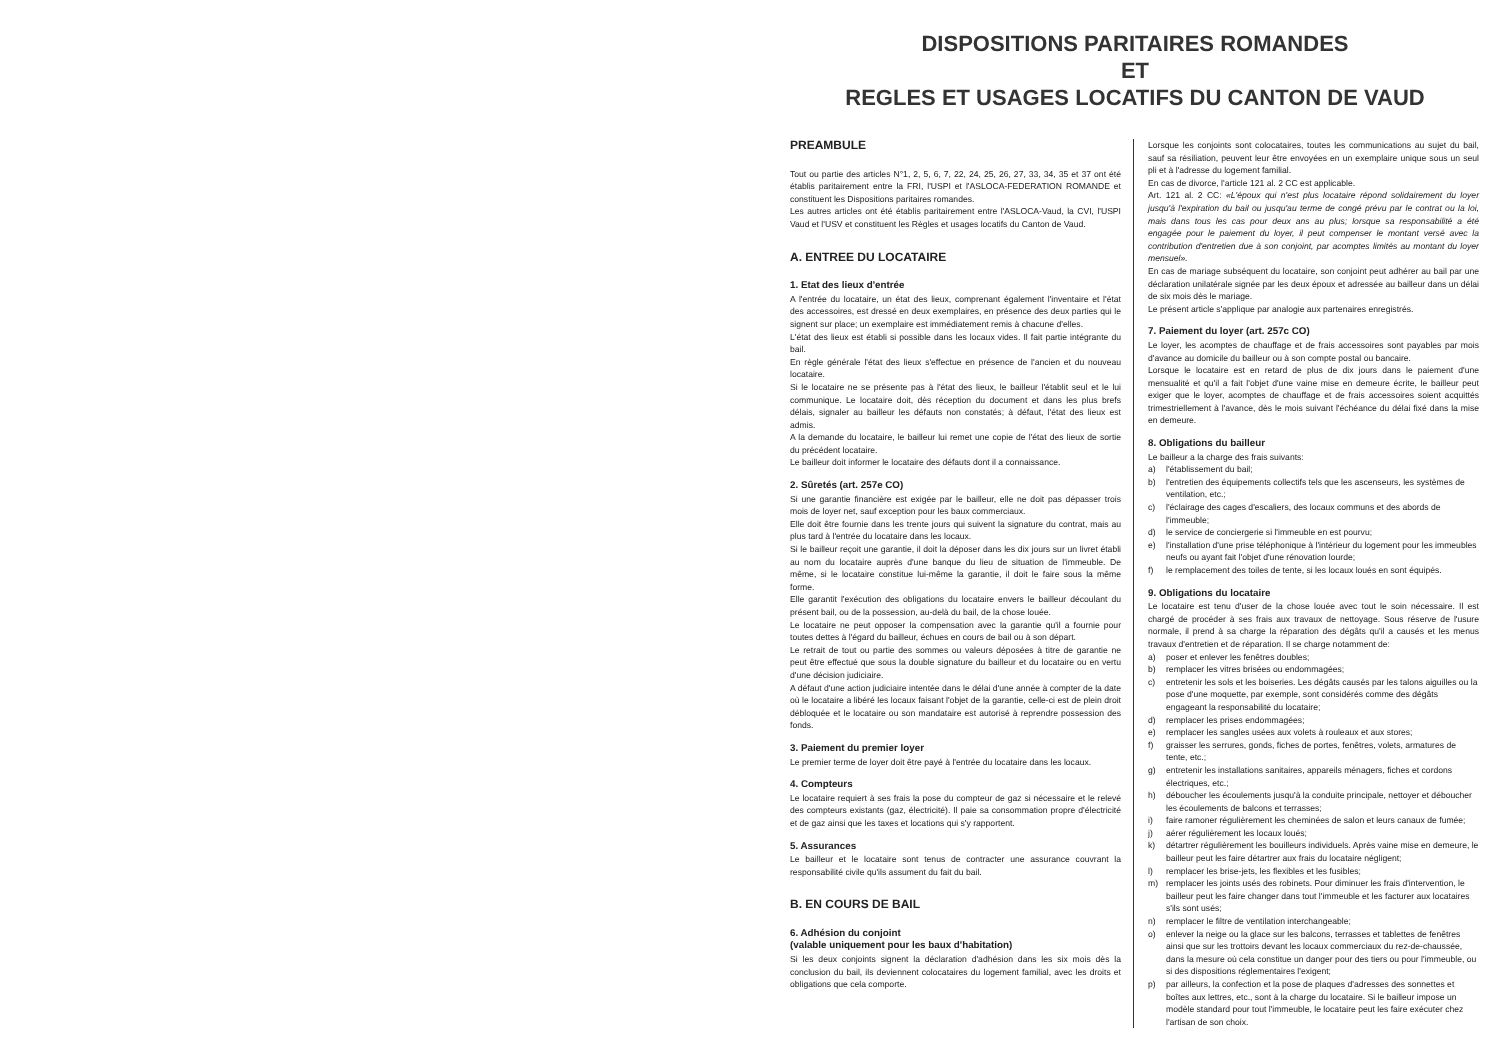DISPOSITIONS PARITAIRES ROMANDES
ET
REGLES ET USAGES LOCATIFS DU CANTON DE VAUD
PREAMBULE
Tout ou partie des articles N°1, 2, 5, 6, 7, 22, 24, 25, 26, 27, 33, 34, 35 et 37 ont été établis paritairement entre la FRI, l'USPI et l'ASLOCA-FEDERATION ROMANDE et constituent les Dispositions paritaires romandes.
Les autres articles ont été établis paritairement entre l'ASLOCA-Vaud, la CVI, l'USPI Vaud et l'USV et constituent les Règles et usages locatifs du Canton de Vaud.
A. ENTREE DU LOCATAIRE
1. Etat des lieux d'entrée
A l'entrée du locataire, un état des lieux, comprenant également l'inventaire et l'état des accessoires, est dressé en deux exemplaires, en présence des deux parties qui le signent sur place; un exemplaire est immédiatement remis à chacune d'elles.
L'état des lieux est établi si possible dans les locaux vides. Il fait partie intégrante du bail.
En règle générale l'état des lieux s'effectue en présence de l'ancien et du nouveau locataire.
Si le locataire ne se présente pas à l'état des lieux, le bailleur l'établit seul et le lui communique. Le locataire doit, dès réception du document et dans les plus brefs délais, signaler au bailleur les défauts non constatés; à défaut, l'état des lieux est admis.
A la demande du locataire, le bailleur lui remet une copie de l'état des lieux de sortie du précédent locataire.
Le bailleur doit informer le locataire des défauts dont il a connaissance.
2. Sûretés (art. 257e CO)
Si une garantie financière est exigée par le bailleur, elle ne doit pas dépasser trois mois de loyer net, sauf exception pour les baux commerciaux.
Elle doit être fournie dans les trente jours qui suivent la signature du contrat, mais au plus tard à l'entrée du locataire dans les locaux.
Si le bailleur reçoit une garantie, il doit la déposer dans les dix jours sur un livret établi au nom du locataire auprès d'une banque du lieu de situation de l'immeuble. De même, si le locataire constitue lui-même la garantie, il doit le faire sous la même forme.
Elle garantit l'exécution des obligations du locataire envers le bailleur découlant du présent bail, ou de la possession, au-delà du bail, de la chose louée.
Le locataire ne peut opposer la compensation avec la garantie qu'il a fournie pour toutes dettes à l'égard du bailleur, échues en cours de bail ou à son départ.
Le retrait de tout ou partie des sommes ou valeurs déposées à titre de garantie ne peut être effectué que sous la double signature du bailleur et du locataire ou en vertu d'une décision judiciaire.
A défaut d'une action judiciaire intentée dans le délai d'une année à compter de la date où le locataire a libéré les locaux faisant l'objet de la garantie, celle-ci est de plein droit débloquée et le locataire ou son mandataire est autorisé à reprendre possession des fonds.
3. Paiement du premier loyer
Le premier terme de loyer doit être payé à l'entrée du locataire dans les locaux.
4. Compteurs
Le locataire requiert à ses frais la pose du compteur de gaz si nécessaire et le relevé des compteurs existants (gaz, électricité). Il paie sa consommation propre d'électricité et de gaz ainsi que les taxes et locations qui s'y rapportent.
5. Assurances
Le bailleur et le locataire sont tenus de contracter une assurance couvrant la responsabilité civile qu'ils assument du fait du bail.
B. EN COURS DE BAIL
6. Adhésion du conjoint
(valable uniquement pour les baux d'habitation)
Si les deux conjoints signent la déclaration d'adhésion dans les six mois dès la conclusion du bail, ils deviennent colocataires du logement familial, avec les droits et obligations que cela comporte.
Lorsque les conjoints sont colocataires, toutes les communications au sujet du bail, sauf sa résiliation, peuvent leur être envoyées en un exemplaire unique sous un seul pli et à l'adresse du logement familial.
En cas de divorce, l'article 121 al. 2 CC est applicable.
Art. 121 al. 2 CC: «L'époux qui n'est plus locataire répond solidairement du loyer jusqu'à l'expiration du bail ou jusqu'au terme de congé prévu par le contrat ou la loi, mais dans tous les cas pour deux ans au plus; lorsque sa responsabilité a été engagée pour le paiement du loyer, il peut compenser le montant versé avec la contribution d'entretien due à son conjoint, par acomptes limités au montant du loyer mensuel».
En cas de mariage subséquent du locataire, son conjoint peut adhérer au bail par une déclaration unilatérale signée par les deux époux et adressée au bailleur dans un délai de six mois dès le mariage.
Le présent article s'applique par analogie aux partenaires enregistrés.
7. Paiement du loyer (art. 257c CO)
Le loyer, les acomptes de chauffage et de frais accessoires sont payables par mois d'avance au domicile du bailleur ou à son compte postal ou bancaire.
Lorsque le locataire est en retard de plus de dix jours dans le paiement d'une mensualité et qu'il a fait l'objet d'une vaine mise en demeure écrite, le bailleur peut exiger que le loyer, acomptes de chauffage et de frais accessoires soient acquittés trimestriellement à l'avance, dès le mois suivant l'échéance du délai fixé dans la mise en demeure.
8. Obligations du bailleur
Le bailleur a la charge des frais suivants:
a) l'établissement du bail;
b) l'entretien des équipements collectifs tels que les ascenseurs, les systèmes de ventilation, etc.;
c) l'éclairage des cages d'escaliers, des locaux communs et des abords de l'immeuble;
d) le service de conciergerie si l'immeuble en est pourvu;
e) l'installation d'une prise téléphonique à l'intérieur du logement pour les immeubles neufs ou ayant fait l'objet d'une rénovation lourde;
f) le remplacement des toiles de tente, si les locaux loués en sont équipés.
9. Obligations du locataire
Le locataire est tenu d'user de la chose louée avec tout le soin nécessaire. Il est chargé de procéder à ses frais aux travaux de nettoyage. Sous réserve de l'usure normale, il prend à sa charge la réparation des dégâts qu'il a causés et les menus travaux d'entretien et de réparation. Il se charge notamment de:
a) poser et enlever les fenêtres doubles;
b) remplacer les vitres brisées ou endommagées;
c) entretenir les sols et les boiseries. Les dégâts causés par les talons aiguilles ou la pose d'une moquette, par exemple, sont considérés comme des dégâts engageant la responsabilité du locataire;
d) remplacer les prises endommagées;
e) remplacer les sangles usées aux volets à rouleaux et aux stores;
f) graisser les serrures, gonds, fiches de portes, fenêtres, volets, armatures de tente, etc.;
g) entretenir les installations sanitaires, appareils ménagers, fiches et cordons électriques, etc.;
h) déboucher les écoulements jusqu'à la conduite principale, nettoyer et déboucher les écoulements de balcons et terrasses;
i) faire ramoner régulièrement les cheminées de salon et leurs canaux de fumée;
j) aérer régulièrement les locaux loués;
k) détartrer régulièrement les bouilleurs individuels. Après vaine mise en demeure, le bailleur peut les faire détartrer aux frais du locataire négligent;
l) remplacer les brise-jets, les flexibles et les fusibles;
m) remplacer les joints usés des robinets. Pour diminuer les frais d'intervention, le bailleur peut les faire changer dans tout l'immeuble et les facturer aux locataires s'ils sont usés;
n) remplacer le filtre de ventilation interchangeable;
o) enlever la neige ou la glace sur les balcons, terrasses et tablettes de fenêtres ainsi que sur les trottoirs devant les locaux commerciaux du rez-de-chaussée, dans la mesure où cela constitue un danger pour des tiers ou pour l'immeuble, ou si des dispositions réglementaires l'exigent;
p) par ailleurs, la confection et la pose de plaques d'adresses des sonnettes et boîtes aux lettres, etc., sont à la charge du locataire. Si le bailleur impose un modèle standard pour tout l'immeuble, le locataire peut les faire exécuter chez l'artisan de son choix.